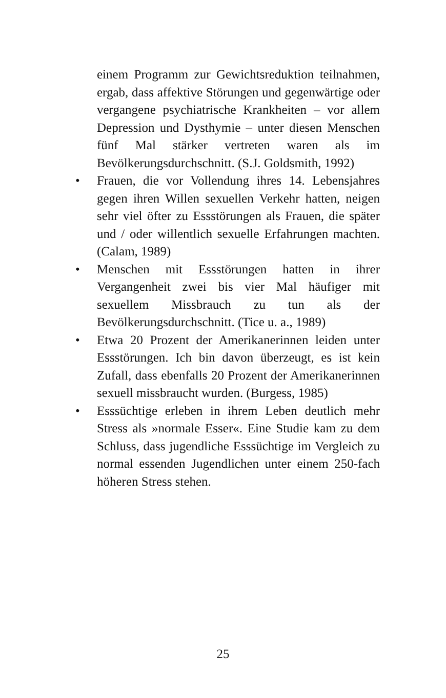einem Programm zur Gewichtsreduktion teilnahmen, ergab, dass affektive Störungen und gegenwärtige oder vergangene psychiatrische Krankheiten – vor allem Depression und Dysthymie – unter diesen Menschen fünf Mal stärker vertreten waren als im Bevölkerungsdurchschnitt. (S.J. Goldsmith, 1992)
• Frauen, die vor Vollendung ihres 14. Lebensjahres gegen ihren Willen sexuellen Verkehr hatten, neigen sehr viel öfter zu Essstörungen als Frauen, die später und / oder willentlich sexuelle Erfahrungen machten. (Calam, 1989)
• Menschen mit Essstörungen hatten in ihrer Vergangenheit zwei bis vier Mal häufiger mit sexuellem Missbrauch zu tun als der Bevölkerungsdurchschnitt. (Tice u. a., 1989)
• Etwa 20 Prozent der Amerikanerinnen leiden unter Essstörungen. Ich bin davon überzeugt, es ist kein Zufall, dass ebenfalls 20 Prozent der Amerikanerinnen sexuell missbraucht wurden. (Burgess, 1985)
• Esssüchtige erleben in ihrem Leben deutlich mehr Stress als »normale Esser«. Eine Studie kam zu dem Schluss, dass jugendliche Esssüchtige im Vergleich zu normal essenden Jugendlichen unter einem 250-fach höheren Stress stehen.
25